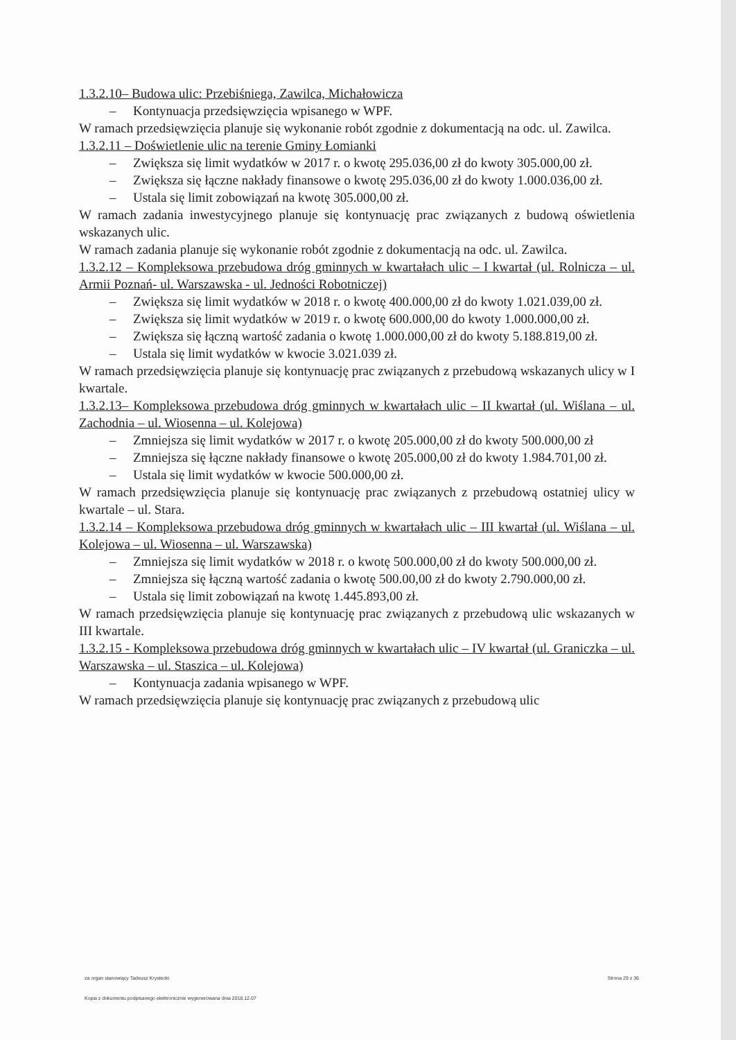1.3.2.10– Budowa ulic: Przebiśniega, Zawilca, Michałowicza
– Kontynuacja przedsięwzięcia wpisanego w WPF.
W ramach przedsięwzięcia planuje się wykonanie robót zgodnie z dokumentacją na odc. ul. Zawilca.
1.3.2.11 – Doświetlenie ulic na terenie Gminy Łomianki
– Zwiększa się limit wydatków w 2017 r. o kwotę 295.036,00 zł do kwoty 305.000,00 zł.
– Zwiększa się łączne nakłady finansowe o kwotę 295.036,00 zł do kwoty 1.000.036,00 zł.
– Ustala się limit zobowiązań na kwotę 305.000,00 zł.
W ramach zadania inwestycyjnego planuje się kontynuację prac związanych z budową oświetlenia wskazanych ulic.
W ramach zadania planuje się wykonanie robót zgodnie z dokumentacją na odc. ul. Zawilca.
1.3.2.12 – Kompleksowa przebudowa dróg gminnych w kwartałach ulic – I kwartał (ul. Rolnicza – ul. Armii Poznań- ul. Warszawska - ul. Jedności Robotniczej)
– Zwiększa się limit wydatków w 2018 r. o kwotę 400.000,00 zł do kwoty 1.021.039,00 zł.
– Zwiększa się limit wydatków w 2019 r. o kwotę 600.000,00 do kwoty 1.000.000,00 zł.
– Zwiększa się łączną wartość zadania o kwotę 1.000.000,00 zł do kwoty 5.188.819,00 zł.
– Ustala się limit wydatków w kwocie 3.021.039 zł.
W ramach przedsięwzięcia planuje się kontynuację prac związanych z przebudową wskazanych ulicy w I kwartale.
1.3.2.13– Kompleksowa przebudowa dróg gminnych w kwartałach ulic – II kwartał (ul. Wiślana – ul. Zachodnia – ul. Wiosenna – ul. Kolejowa)
– Zmniejsza się limit wydatków w 2017 r. o kwotę 205.000,00 zł do kwoty 500.000,00 zł
– Zmniejsza się łączne nakłady finansowe o kwotę 205.000,00 zł do kwoty 1.984.701,00 zł.
– Ustala się limit wydatków w kwocie 500.000,00 zł.
W ramach przedsięwzięcia planuje się kontynuację prac związanych z przebudową ostatniej ulicy w kwartale – ul. Stara.
1.3.2.14 – Kompleksowa przebudowa dróg gminnych w kwartałach ulic – III kwartał (ul. Wiślana – ul. Kolejowa – ul. Wiosenna – ul. Warszawska)
– Zmniejsza się limit wydatków w 2018 r. o kwotę 500.000,00 zł do kwoty 500.000,00 zł.
– Zmniejsza się łączną wartość zadania o kwotę 500.00,00 zł do kwoty 2.790.000,00 zł.
– Ustala się limit zobowiązań na kwotę 1.445.893,00 zł.
W ramach przedsięwzięcia planuje się kontynuację prac związanych z przebudową ulic wskazanych w III kwartale.
1.3.2.15 - Kompleksowa przebudowa dróg gminnych w kwartałach ulic – IV kwartał (ul. Graniczka – ul. Warszawska – ul. Staszica – ul. Kolejowa)
– Kontynuacja zadania wpisanego w WPF.
W ramach przedsięwzięcia planuje się kontynuację prac związanych z przebudową ulic
za organ stanowiący Tadeusz Krystecki Strona 29 z 36
Kopia z dokumentu podpisanego elektronicznie wygenerowana dnia 2016.12.07